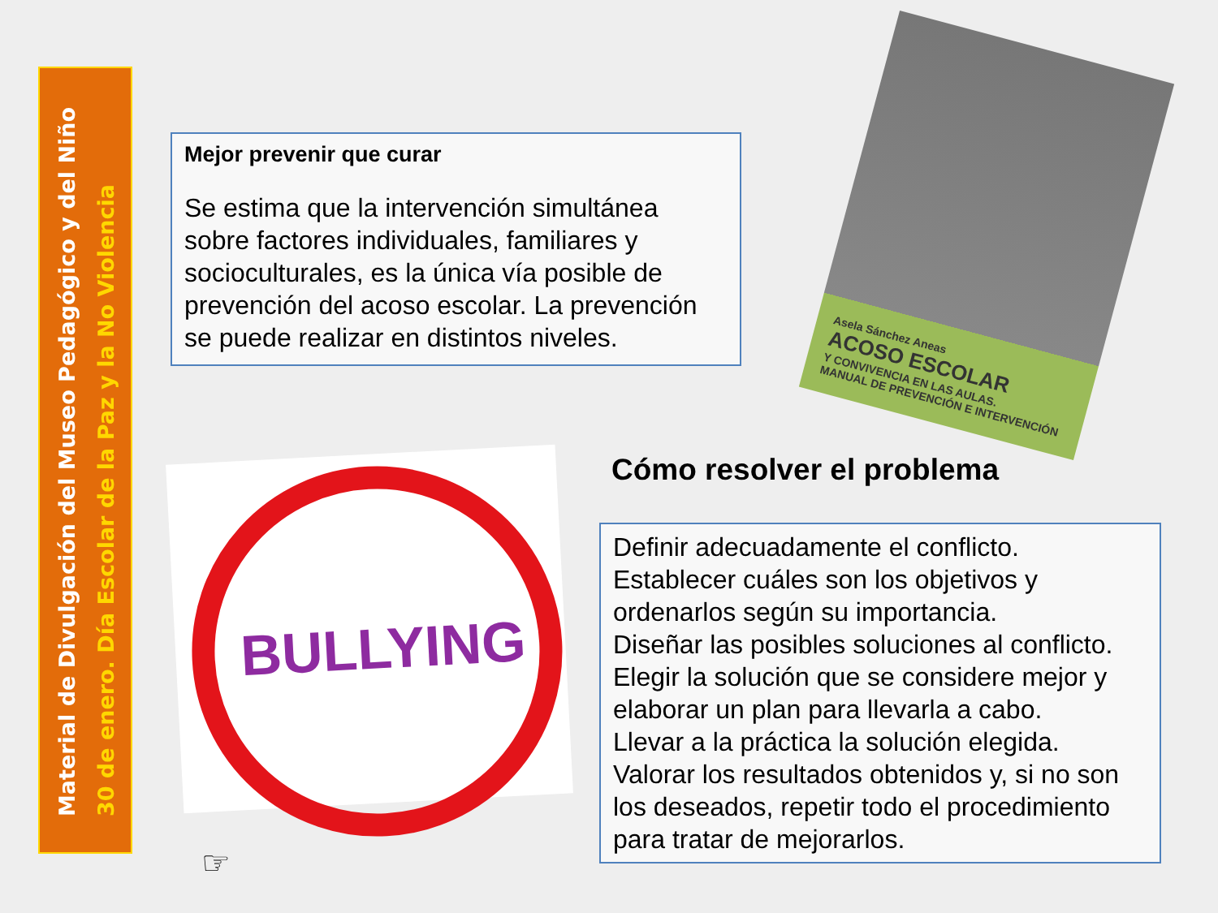Material de Divulgación del Museo Pedagógico y del Niño
30 de enero. Día Escolar de la Paz y la No Violencia
Mejor prevenir que curar
Se estima que la intervención simultánea sobre factores individuales, familiares y socioculturales, es la única vía posible de prevención del acoso escolar. La prevención se puede realizar en distintos niveles.
Asela Sánchez Aneas
ACOSO ESCOLAR
Y CONVIVENCIA EN LAS AULAS.
MANUAL DE PREVENCIÓN E INTERVENCIÓN
BULLYING Cómo resolver el problema
Definir adecuadamente el conflicto.
Establecer cuáles son los objetivos y ordenarlos según su importancia.
Diseñar las posibles soluciones al conflicto.
Elegir la solución que se considere mejor y elaborar un plan para llevarla a cabo.
Llevar a la práctica la solución elegida.
Valorar los resultados obtenidos y, si no son los deseados, repetir todo el procedimiento para tratar de mejorarlos.
☞